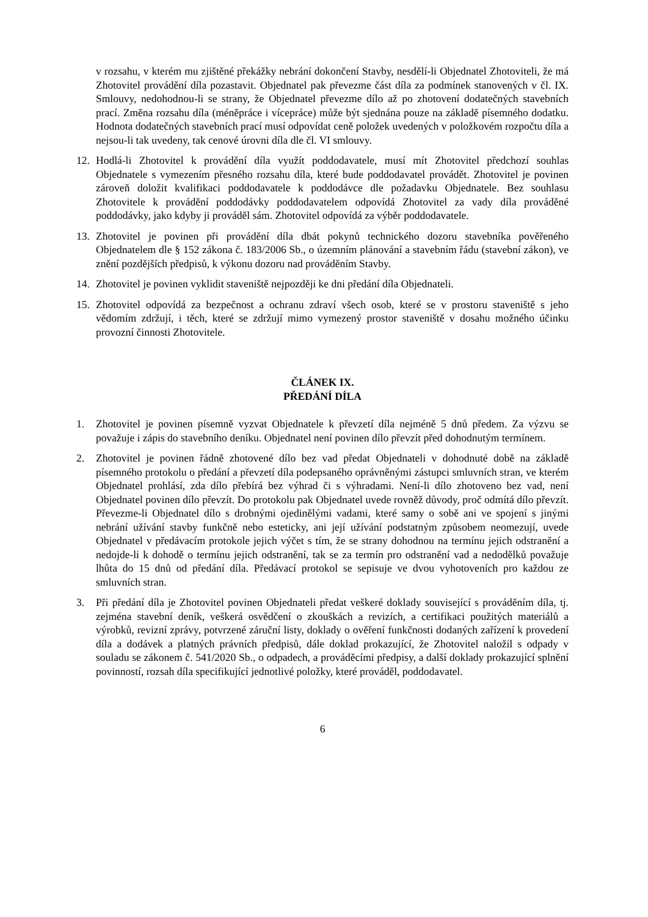v rozsahu, v kterém mu zjištěné překážky nebrání dokončení Stavby, nesdělí-li Objednatel Zhotoviteli, že má Zhotovitel provádění díla pozastavit. Objednatel pak převezme část díla za podmínek stanovených v čl. IX. Smlouvy, nedohodnou-li se strany, že Objednatel převezme dílo až po zhotovení dodatečných stavebních prací. Změna rozsahu díla (méněpráce i vícepráce) může být sjednána pouze na základě písemného dodatku. Hodnota dodatečných stavebních prací musí odpovídat ceně položek uvedených v položkovém rozpočtu díla a nejsou-li tak uvedeny, tak cenové úrovni díla dle čl. VI smlouvy.
12. Hodlá-li Zhotovitel k provádění díla využít poddodavatele, musí mít Zhotovitel předchozí souhlas Objednatele s vymezením přesného rozsahu díla, které bude poddodavatel provádět. Zhotovitel je povinen zároveň doložit kvalifikaci poddodavatele k poddodávce dle požadavku Objednatele. Bez souhlasu Zhotovitele k provádění poddodávky poddodavatelem odpovídá Zhotovitel za vady díla prováděné poddodávky, jako kdyby ji prováděl sám. Zhotovitel odpovídá za výběr poddodavatele.
13. Zhotovitel je povinen při provádění díla dbát pokynů technického dozoru stavebníka pověřeného Objednatelem dle § 152 zákona č. 183/2006 Sb., o územním plánování a stavebním řádu (stavební zákon), ve znění pozdějších předpisů, k výkonu dozoru nad prováděním Stavby.
14. Zhotovitel je povinen vyklidit staveniště nejpozději ke dni předání díla Objednateli.
15. Zhotovitel odpovídá za bezpečnost a ochranu zdraví všech osob, které se v prostoru staveniště s jeho vědomím zdržují, i těch, které se zdržují mimo vymezený prostor staveniště v dosahu možného účinku provozní činnosti Zhotovitele.
ČLÁNEK IX.
PŘEDÁNÍ DÍLA
1. Zhotovitel je povinen písemně vyzvat Objednatele k převzetí díla nejméně 5 dnů předem. Za výzvu se považuje i zápis do stavebního deníku. Objednatel není povinen dílo převzít před dohodnutým termínem.
2. Zhotovitel je povinen řádně zhotovené dílo bez vad předat Objednateli v dohodnuté době na základě písemného protokolu o předání a převzetí díla podepsaného oprávněnými zástupci smluvních stran, ve kterém Objednatel prohlásí, zda dílo přebírá bez výhrad či s výhradami. Není-li dílo zhotoveno bez vad, není Objednatel povinen dílo převzít. Do protokolu pak Objednatel uvede rovněž důvody, proč odmítá dílo převzít. Převezme-li Objednatel dílo s drobnými ojedinělými vadami, které samy o sobě ani ve spojení s jinými nebrání užívání stavby funkčně nebo esteticky, ani její užívání podstatným způsobem neomezují, uvede Objednatel v předávacím protokole jejich výčet s tím, že se strany dohodnou na termínu jejich odstranění a nedojde-li k dohodě o termínu jejich odstranění, tak se za termín pro odstranění vad a nedodělků považuje lhůta do 15 dnů od předání díla. Předávací protokol se sepisuje ve dvou vyhotoveních pro každou ze smluvních stran.
3. Při předání díla je Zhotovitel povinen Objednateli předat veškeré doklady související s prováděním díla, tj. zejména stavební deník, veškerá osvědčení o zkouškách a revizích, a certifikaci použitých materiálů a výrobků, revizní zprávy, potvrzené záruční listy, doklady o ověření funkčnosti dodaných zařízení k provedení díla a dodávek a platných právních předpisů, dále doklad prokazující, že Zhotovitel naložil s odpady v souladu se zákonem č. 541/2020 Sb., o odpadech, a prováděcími předpisy, a další doklady prokazující splnění povinností, rozsah díla specifikující jednotlivé položky, které prováděl, poddodavatel.
6